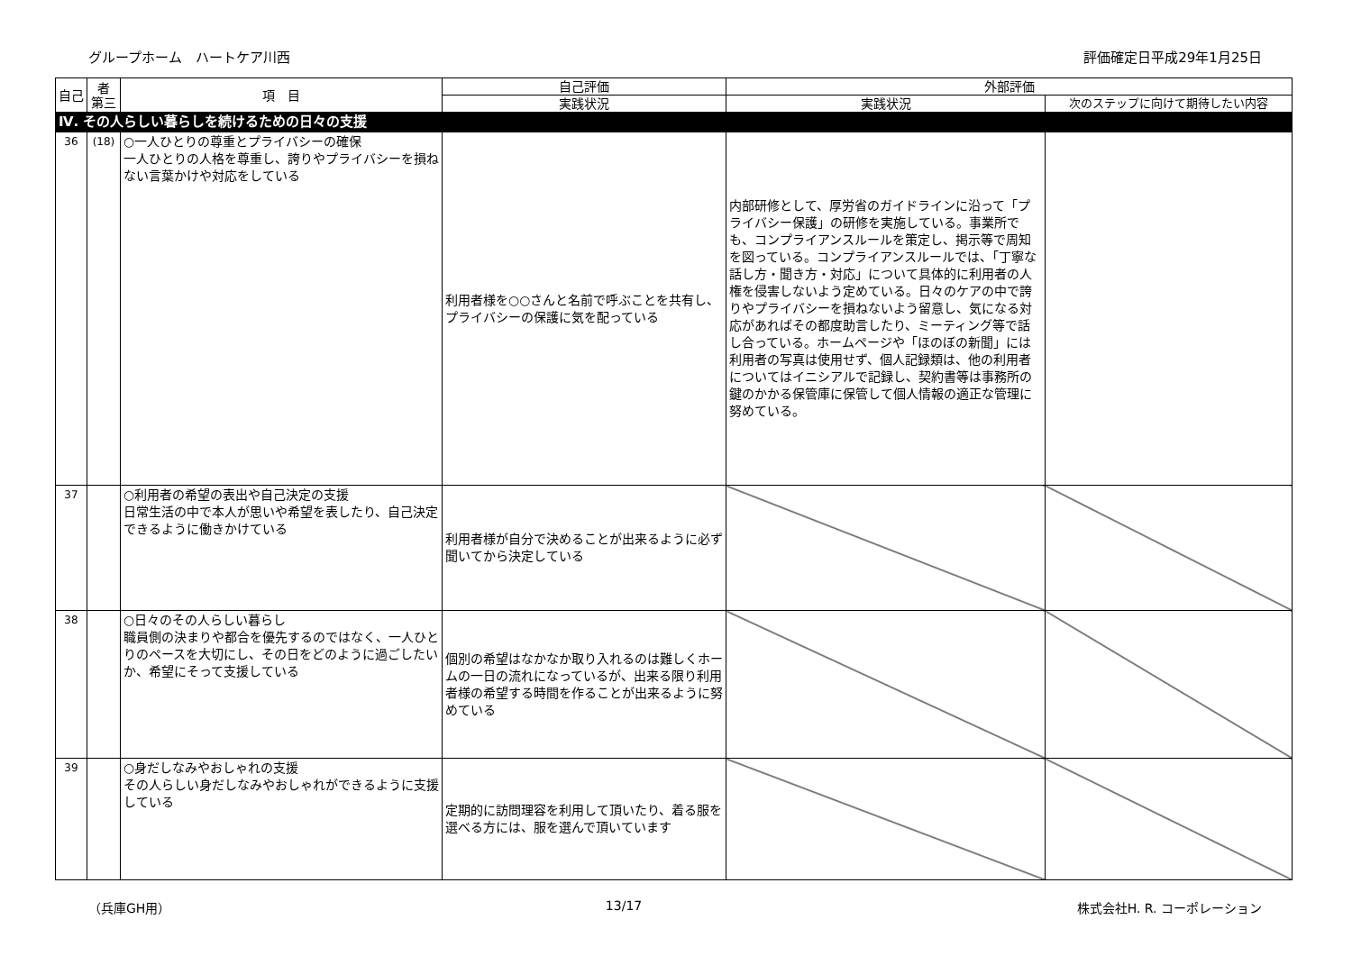グループホーム　ハートケア川西 評価確定日平成29年1月25日
| 自己 | 者 第三 | 項 目 | 自己評価 | 外部評価 | |
| --- | --- | --- | --- | --- | --- |
| | | | 実践状況 | 実践状況 | 次のステップに向けて期待したい内容 |
| Ⅳ. その人らしい暮らしを続けるための日々の支援 | | | | | |
| 36 | (18) | ○一人ひとりの尊重とプライバシーの確保 一人ひとりの人格を尊重し、誇りやプライバシーを損ねない言葉かけや対応をしている | 利用者様を○○さんと名前で呼ぶことを共有し、プライバシーの保護に気を配っている | 内部研修として、厚労省のガイドラインに沿って「プライバシー保護」の研修を実施している。事業所でも、コンプライアンスルールを策定し、掲示等で周知を図っている。コンプライアンスルールでは、「丁寧な話し方・聞き方・対応」について具体的に利用者の人権を侵害しないよう定めている。日々のケアの中で誇りやプライバシーを損ねないよう留意し、気になる対応があればその都度助言したり、ミーティング等で話し合っている。ホームページや「ほのぼの新聞」には利用者の写真は使用せず、個人記録類は、他の利用者についてはイニシアルで記録し、契約書等は事務所の鍵のかかる保管庫に保管して個人情報の適正な管理に努めている。 | |
| 37 | | ○利用者の希望の表出や自己決定の支援 日常生活の中で本人が思いや希望を表したり、自己決定できるように働きかけている | 利用者様が自分で決めることが出来るように必ず聞いてから決定している | | |
| 38 | | ○日々のその人らしい暮らし 職員側の決まりや都合を優先するのではなく、一人ひとりのペースを大切にし、その日をどのように過ごしたいか、希望にそって支援している | 個別の希望はなかなか取り入れるのは難しくホームの一日の流れになっているが、出来る限り利用者様の希望する時間を作ることが出来るように努めている | | |
| 39 | | ○身だしなみやおしゃれの支援 その人らしい身だしなみやおしゃれができるように支援している | 定期的に訪問理容を利用して頂いたり、着る服を選べる方には、服を選んで頂いています | | |
（兵庫GH用） 13/17 株式会社H. R. コーポレーション